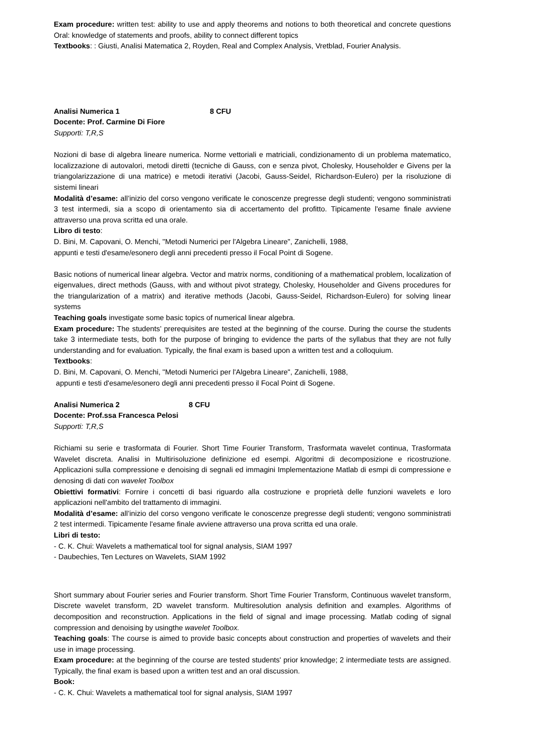Exam procedure: written test: ability to use and apply theorems and notions to both theoretical and concrete questions Oral: knowledge of statements and proofs, ability to connect different topics
Textbooks: : Giusti, Analisi Matematica 2, Royden, Real and Complex Analysis, Vretblad, Fourier Analysis.
Analisi Numerica 1 8 CFU
Docente: Prof. Carmine Di Fiore
Supporti: T,R,S
Nozioni di base di algebra lineare numerica. Norme vettoriali e matriciali, condizionamento di un problema matematico, localizzazione di autovalori, metodi diretti (tecniche di Gauss, con e senza pivot, Cholesky, Householder e Givens per la triangolarizzazione di una matrice) e metodi iterativi (Jacobi, Gauss-Seidel, Richardson-Eulero) per la risoluzione di sistemi lineari
Modalità d’esame: all’inizio del corso vengono verificate le conoscenze pregresse degli studenti; vengono somministrati 3 test intermedi, sia a scopo di orientamento sia di accertamento del profitto. Tipicamente l'esame finale avviene attraverso una prova scritta ed una orale.
Libro di testo:
D. Bini, M. Capovani, O. Menchi, "Metodi Numerici per l'Algebra Lineare", Zanichelli, 1988,
appunti e testi d'esame/esonero degli anni precedenti presso il Focal Point di Sogene.
Basic notions of numerical linear algebra. Vector and matrix norms, conditioning of a mathematical problem, localization of eigenvalues, direct methods (Gauss, with and without pivot strategy, Cholesky, Householder and Givens procedures for the triangularization of a matrix) and iterative methods (Jacobi, Gauss-Seidel, Richardson-Eulero) for solving linear systems
Teaching goals investigate some basic topics of numerical linear algebra.
Exam procedure: The students’ prerequisites are tested at the beginning of the course. During the course the students take 3 intermediate tests, both for the purpose of bringing to evidence the parts of the syllabus that they are not fully understanding and for evaluation. Typically, the final exam is based upon a written test and a colloquium.
Textbooks:
D. Bini, M. Capovani, O. Menchi, "Metodi Numerici per l'Algebra Lineare", Zanichelli, 1988,
appunti e testi d'esame/esonero degli anni precedenti presso il Focal Point di Sogene.
Analisi Numerica 2 8 CFU
Docente: Prof.ssa Francesca Pelosi
Supporti: T,R,S
Richiami su serie e trasformata di Fourier. Short Time Fourier Transform, Trasformata wavelet continua, Trasformata Wavelet discreta. Analisi in Multirisoluzione definizione ed esempi. Algoritmi di decomposizione e ricostruzione. Applicazioni sulla compressione e denoising di segnali ed immagini Implementazione Matlab di esmpi di compressione e denosing di dati con wavelet Toolbox
Obiettivi formativi: Fornire i concetti di basi riguardo alla costruzione e proprietà delle funzioni wavelets e loro applicazioni nell'ambito del trattamento di immagini.
Modalità d’esame: all’inizio del corso vengono verificate le conoscenze pregresse degli studenti; vengono somministrati 2 test intermedi. Tipicamente l'esame finale avviene attraverso una prova scritta ed una orale.
Libri di testo:
- C. K. Chui: Wavelets a mathematical tool for signal analysis, SIAM 1997
- Daubechies, Ten Lectures on Wavelets, SIAM 1992
Short summary about Fourier series and Fourier transform. Short Time Fourier Transform, Continuous wavelet transform, Discrete wavelet transform, 2D wavelet transform. Multiresolution analysis definition and examples. Algorithms of decomposition and reconstruction. Applications in the field of signal and image processing. Matlab coding of signal compression and denoising by usingthe wavelet Toolbox.
Teaching goals: The course is aimed to provide basic concepts about construction and properties of wavelets and their use in image processing.
Exam procedure: at the beginning of the course are tested students' prior knowledge; 2 intermediate tests are assigned. Typically, the final exam is based upon a written test and an oral discussion.
Book:
- C. K. Chui: Wavelets a mathematical tool for signal analysis, SIAM 1997